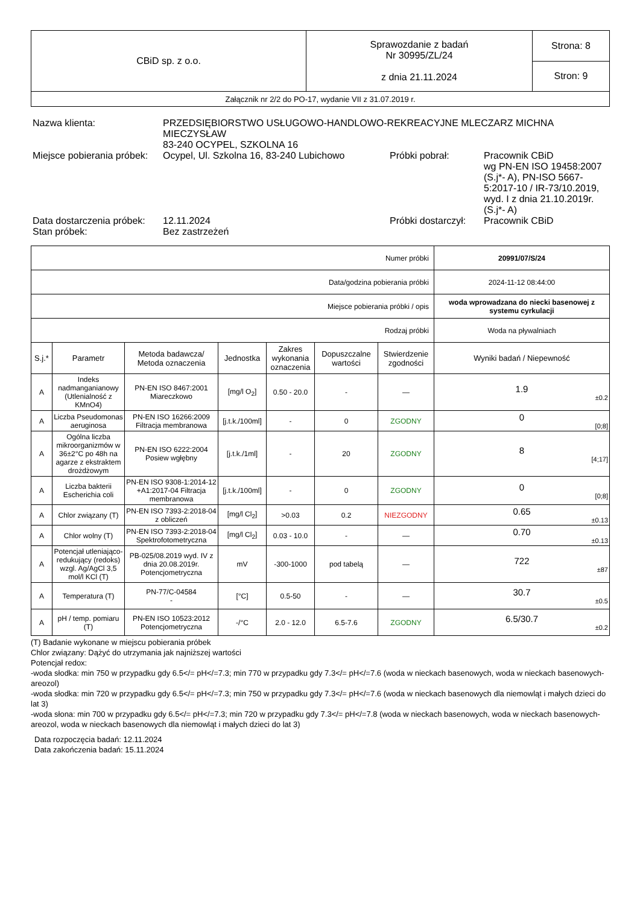| CBiD sp. z o.o. | Sprawozdanie z badań Nr 30995/ZL/24 z dnia 21.11.2024 | Strona: 8 |
| | | Stron: 9 |
| Załącznik nr 2/2 do PO-17, wydanie VII z 31.07.2019 r. | | |
| Nazwa klienta: | PRZEDSIĘBIORSTWO USŁUGOWO-HANDLOWO-REKREACYJNE MLECZARZ MICHNA MIECZYSŁAW 83-240 OCYPEL, SZKOLNA 16 | | |
| Miejsce pobierania próbek: | Ocypel, Ul. Szkolna 16, 83-240 Lubichowo | Próbki pobrał: | Pracownik CBiD wg PN-EN ISO 19458:2007 (S.j*- A), PN-ISO 5667-5:2017-10 / IR-73/10.2019, wyd. I z dnia 21.10.2019r. (S.j*- A) |
| Data dostarczenia próbek: | 12.11.2024 | Próbki dostarczył: | Pracownik CBiD |
| Stan próbek: | Bez zastrzeżeń | | |
| Numer próbki | | | | | | | 20991/07/S/24 |
| Data/godzina pobierania próbki | | | | | | | 2024-11-12 08:44:00 |
| Miejsce pobierania próbki / opis | | | | | | | woda wprowadzana do niecki basenowej z systemu cyrkulacji |
| Rodzaj próbki | | | | | | | Woda na pływalniach |
| S.j.* | Parametr | Metoda badawcza/ Metoda oznaczenia | Jednostka | Zakres wykonania oznaczenia | Dopuszczalne wartości | Stwierdzenie zgodności | Wyniki badań / Niepewność |
| A | Indeks nadmanganianowy (Utlenialność z KMnO4) | PN-EN ISO 8467:2001 Miareczkowo | [mg/l O<sub>2</sub>] | 0.50 - 20.0 | - | — | 1.9 ±0.2 |
| A | Liczba Pseudomonas aeruginosa | PN-EN ISO 16266:2009 Filtracja membranowa | [j.t.k./100ml] | - | 0 | ZGODNY | 0 [0;8] |
| A | Ogólna liczba mikroorganizmów w 36±2°C po 48h na agarze z ekstraktem drożdżowym | PN-EN ISO 6222:2004 Posiew wgłębny | [j.t.k./1ml] | - | 20 | ZGODNY | 8 [4;17] |
| A | Liczba bakterii Escherichia coli | PN-EN ISO 9308-1:2014-12 +A1:2017-04 Filtracja membranowa | [j.t.k./100ml] | - | 0 | ZGODNY | 0 [0;8] |
| A | Chlor związany (T) | PN-EN ISO 7393-2:2018-04 z obliczeń | [mg/l Cl<sub>2</sub>] | >0.03 | 0.2 | NIEZGODNY | 0.65 ±0.13 |
| A | Chlor wolny (T) | PN-EN ISO 7393-2:2018-04 Spektrofotometryczna | [mg/l Cl<sub>2</sub>] | 0.03 - 10.0 | - | — | 0.70 ±0.13 |
| A | Potencjał utleniająco-redukujący (redoks) wzgl. Ag/AgCl 3,5 mol/l KCl (T) | PB-025/08.2019 wyd. IV z dnia 20.08.2019r. Potencjometryczna | mV | -300-1000 | pod tabelą | — | 722 ±87 |
| A | Temperatura (T) | PN-77/C-04584 - | [°C] | 0.5-50 | - | — | 30.7 ±0.5 |
| A | pH / temp. pomiaru (T) | PN-EN ISO 10523:2012 Potencjometryczna | -/°C | 2.0 - 12.0 | 6.5-7.6 | ZGODNY | 6.5/30.7 ±0.2 |
(T) Badanie wykonane w miejscu pobierania próbek
Chlor związany: Dążyć do utrzymania jak najniższej wartości
Potencjał redox:
-woda słodka: min 750 w przypadku gdy 6.5</= pH</=7.3; min 770 w przypadku gdy 7.3</= pH</=7.6 (woda w nieckach basenowych, woda w nieckach basenowych- areozol)
-woda słodka: min 720 w przypadku gdy 6.5</= pH</=7.3; min 750 w przypadku gdy 7.3</= pH</=7.6 (woda w nieckach basenowych dla niemowląt i małych dzieci do lat 3)
-woda słona: min 700 w przypadku gdy 6.5</= pH</=7.3; min 720 w przypadku gdy 7.3</= pH</=7.8 (woda w nieckach basenowych, woda w nieckach basenowych- areozol, woda w nieckach basenowych dla niemowląt i małych dzieci do lat 3)
Data rozpoczęcia badań: 12.11.2024
Data zakończenia badań: 15.11.2024